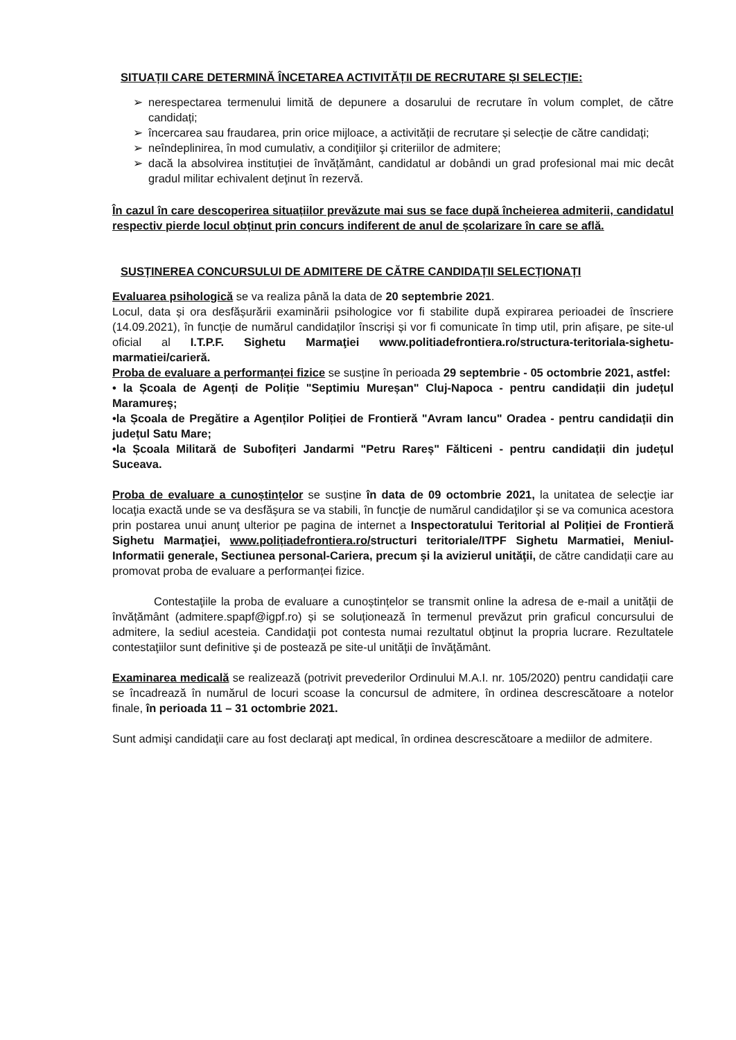SITUAȚII CARE DETERMINĂ ÎNCETAREA ACTIVITĂȚII DE RECRUTARE ȘI SELECȚIE:
➢ nerespectarea termenului limită de depunere a dosarului de recrutare în volum complet, de către candidați;
➢ încercarea sau fraudarea, prin orice mijloace, a activității de recrutare și selecție de către candidați;
➢ neîndeplinirea, în mod cumulativ, a condiţiilor şi criteriilor de admitere;
➢ dacă la absolvirea instituției de învățământ, candidatul ar dobândi un grad profesional mai mic decât gradul militar echivalent deţinut în rezervă.
În cazul în care descoperirea situațiilor prevăzute mai sus se face după încheierea admiterii, candidatul respectiv pierde locul obținut prin concurs indiferent de anul de școlarizare în care se află.
SUSȚINEREA CONCURSULUI DE ADMITERE DE CĂTRE CANDIDAȚII SELECȚIONAȚI
Evaluarea psihologică se va realiza până la data de 20 septembrie 2021.
Locul, data și ora desfășurării examinării psihologice vor fi stabilite după expirarea perioadei de înscriere (14.09.2021), în funcție de numărul candidaților înscriși și vor fi comunicate în timp util, prin afișare, pe site-ul oficial al I.T.P.F. Sighetu Marmaţiei www.politiadefrontiera.ro/structura-teritoriala-sighetu-marmatiei/carieră.
Proba de evaluare a performanței fizice se susține în perioada 29 septembrie - 05 octombrie 2021, astfel:
• la Școala de Agenți de Poliție "Septimiu Mureșan" Cluj-Napoca - pentru candidații din județul Maramureș;
•la Școala de Pregătire a Agenților Poliției de Frontieră "Avram Iancu" Oradea - pentru candidații din județul Satu Mare;
•la Școala Militară de Subofițeri Jandarmi "Petru Rareș" Fălticeni - pentru candidații din județul Suceava.
Proba de evaluare a cunoștințelor se susține în data de 09 octombrie 2021, la unitatea de selecţie iar locaţia exactă unde se va desfăşura se va stabili, în funcţie de numărul candidaţilor şi se va comunica acestora prin postarea unui anunţ ulterior pe pagina de internet a Inspectoratului Teritorial al Poliției de Frontieră Sighetu Marmaţiei, www.polițiadefrontiera.ro/structuri teritoriale/ITPF Sighetu Marmatiei, Meniul-Informatii generale, Sectiunea personal-Cariera, precum şi la avizierul unităţii, de către candidații care au promovat proba de evaluare a performanței fizice.
Contestaţiile la proba de evaluare a cunoștințelor se transmit online la adresa de e-mail a unității de învățământ (admitere.spapf@igpf.ro) și se soluționează în termenul prevăzut prin graficul concursului de admitere, la sediul acesteia. Candidaţii pot contesta numai rezultatul obţinut la propria lucrare. Rezultatele contestaţiilor sunt definitive şi de postează pe site-ul unităţii de învăţământ.
Examinarea medicală se realizează (potrivit prevederilor Ordinului M.A.I. nr. 105/2020) pentru candidații care se încadrează în numărul de locuri scoase la concursul de admitere, în ordinea descrescătoare a notelor finale, în perioada 11 – 31 octombrie 2021.
Sunt admişi candidaţii care au fost declaraţi apt medical, în ordinea descrescătoare a mediilor de admitere.